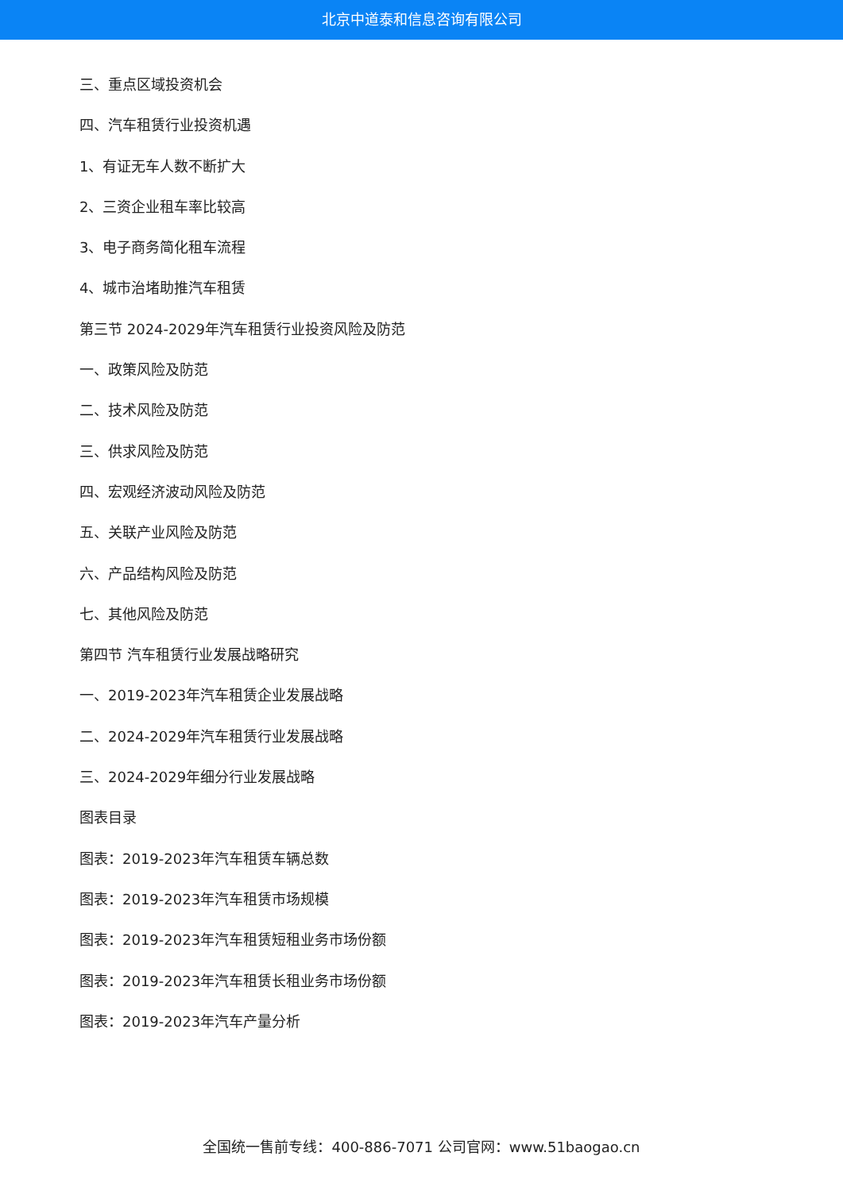北京中道泰和信息咨询有限公司
三、重点区域投资机会
四、汽车租赁行业投资机遇
1、有证无车人数不断扩大
2、三资企业租车率比较高
3、电子商务简化租车流程
4、城市治堵助推汽车租赁
第三节 2024-2029年汽车租赁行业投资风险及防范
一、政策风险及防范
二、技术风险及防范
三、供求风险及防范
四、宏观经济波动风险及防范
五、关联产业风险及防范
六、产品结构风险及防范
七、其他风险及防范
第四节 汽车租赁行业发展战略研究
一、2019-2023年汽车租赁企业发展战略
二、2024-2029年汽车租赁行业发展战略
三、2024-2029年细分行业发展战略
图表目录
图表：2019-2023年汽车租赁车辆总数
图表：2019-2023年汽车租赁市场规模
图表：2019-2023年汽车租赁短租业务市场份额
图表：2019-2023年汽车租赁长租业务市场份额
图表：2019-2023年汽车产量分析
全国统一售前专线：400-886-7071 公司官网：www.51baogao.cn